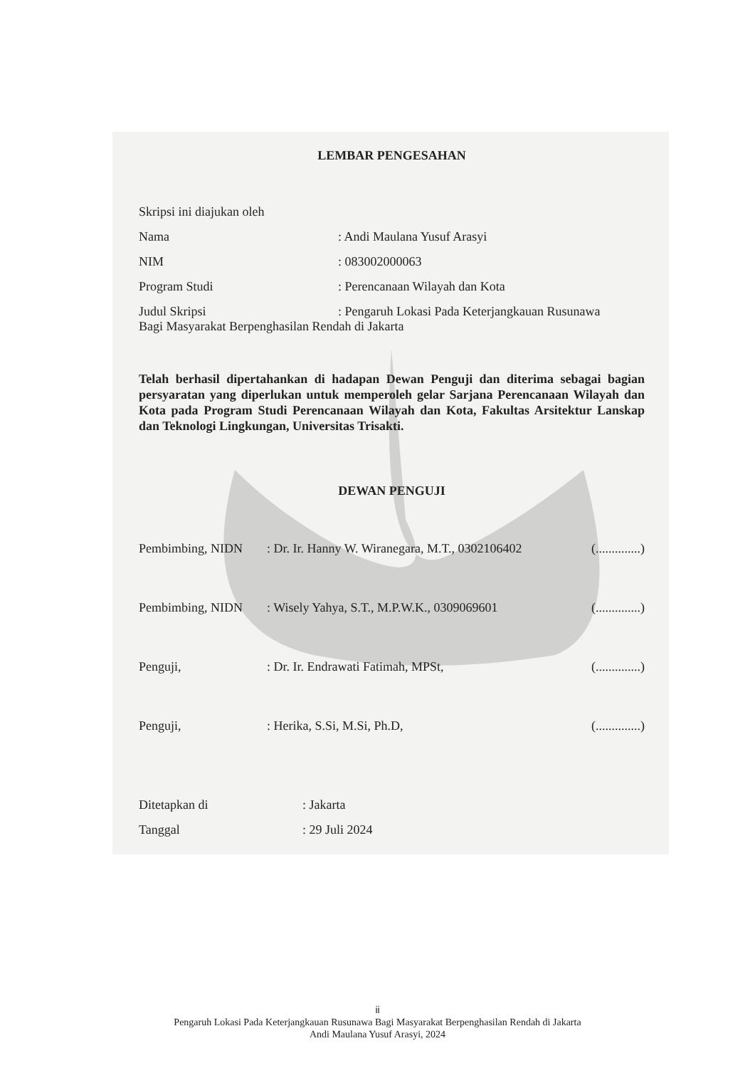LEMBAR PENGESAHAN
Skripsi ini diajukan oleh
Nama: Andi Maulana Yusuf Arasyi
NIM: 083002000063
Program Studi: Perencanaan Wilayah dan Kota
Judul Skripsi: Pengaruh Lokasi Pada Keterjangkauan Rusunawa
Bagi Masyarakat Berpenghasilan Rendah di Jakarta
Telah berhasil dipertahankan di hadapan Dewan Penguji dan diterima sebagai bagian persyaratan yang diperlukan untuk memperoleh gelar Sarjana Perencanaan Wilayah dan Kota pada Program Studi Perencanaan Wilayah dan Kota, Fakultas Arsitektur Lanskap dan Teknologi Lingkungan, Universitas Trisakti.
DEWAN PENGUJI
Pembimbing, NIDN: Dr. Ir. Hanny W. Wiranegara, M.T., 0302106402 (..............)
Pembimbing, NIDN: Wisely Yahya, S.T., M.P.W.K., 0309069601 (..............)
Penguji,: Dr. Ir. Endrawati Fatimah, MPSt, (..............)
Penguji,: Herika, S.Si, M.Si, Ph.D, (..............)
Ditetapkan di: Jakarta
Tanggal: 29 Juli 2024
ii
Pengaruh Lokasi Pada Keterjangkauan Rusunawa Bagi Masyarakat Berpenghasilan Rendah di Jakarta
Andi Maulana Yusuf Arasyi, 2024